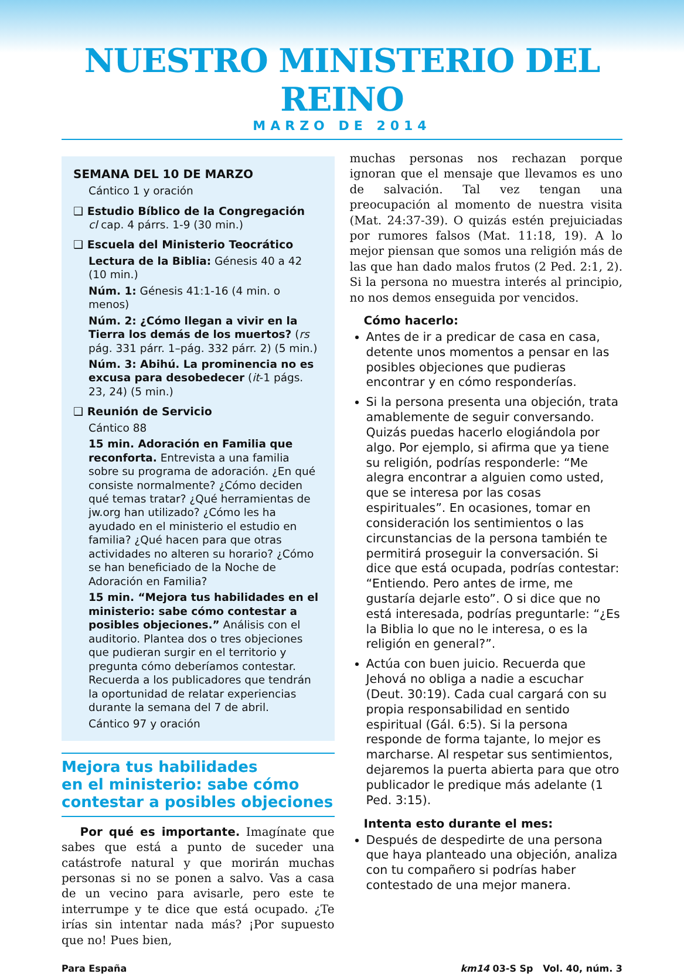NUESTRO MINISTERIO DEL REINO
MARZO DE 2014
SEMANA DEL 10 DE MARZO
Cántico 1 y oración
❑ Estudio Bíblico de la Congregación
cl cap. 4 párrs. 1-9 (30 min.)
❑ Escuela del Ministerio Teocrático
Lectura de la Biblia: Génesis 40 a 42 (10 min.)
Núm. 1: Génesis 41:1-16 (4 min. o menos)
Núm. 2: ¿Cómo llegan a vivir en la Tierra los demás de los muertos? (rs pág. 331 párr. 1–pág. 332 párr. 2) (5 min.)
Núm. 3: Abihú. La prominencia no es excusa para desobedecer (it-1 págs. 23, 24) (5 min.)
❑ Reunión de Servicio
Cántico 88
15 min. Adoración en Familia que reconforta. Entrevista a una familia sobre su programa de adoración. ¿En qué consiste normalmente? ¿Cómo deciden qué temas tratar? ¿Qué herramientas de jw.org han utilizado? ¿Cómo les ha ayudado en el ministerio el estudio en familia? ¿Qué hacen para que otras actividades no alteren su horario? ¿Cómo se han beneficiado de la Noche de Adoración en Familia?
15 min. “Mejora tus habilidades en el ministerio: sabe cómo contestar a posibles objeciones.” Análisis con el auditorio. Plantea dos o tres objeciones que pudieran surgir en el territorio y pregunta cómo deberíamos contestar. Recuerda a los publicadores que tendrán la oportunidad de relatar experiencias durante la semana del 7 de abril.
Cántico 97 y oración
Mejora tus habilidades
en el ministerio: sabe cómo
contestar a posibles objeciones
Por qué es importante. Imagínate que sabes que está a punto de suceder una catástrofe natural y que morirán muchas personas si no se ponen a salvo. Vas a casa de un vecino para avisarle, pero este te interrumpe y te dice que está ocupado. ¿Te irías sin intentar nada más? ¡Por supuesto que no! Pues bien,
muchas personas nos rechazan porque ignoran que el mensaje que llevamos es uno de salvación. Tal vez tengan una preocupación al momento de nuestra visita (Mat. 24:37-39). O quizás estén prejuiciadas por rumores falsos (Mat. 11:18, 19). A lo mejor piensan que somos una religión más de las que han dado malos frutos (2 Ped. 2:1, 2). Si la persona no muestra interés al principio, no nos demos enseguida por vencidos.
Cómo hacerlo:
Antes de ir a predicar de casa en casa, detente unos momentos a pensar en las posibles objeciones que pudieras encontrar y en cómo responderías.
Si la persona presenta una objeción, trata amablemente de seguir conversando. Quizás puedas hacerlo elogiándola por algo. Por ejemplo, si afirma que ya tiene su religión, podrías responderle: “Me alegra encontrar a alguien como usted, que se interesa por las cosas espirituales”. En ocasiones, tomar en consideración los sentimientos o las circunstancias de la persona también te permitirá proseguir la conversación. Si dice que está ocupada, podrías contestar: “Entiendo. Pero antes de irme, me gustaría dejarle esto”. O si dice que no está interesada, podrías preguntarle: “¿Es la Biblia lo que no le interesa, o es la religión en general?”.
Actúa con buen juicio. Recuerda que Jehová no obliga a nadie a escuchar (Deut. 30:19). Cada cual cargará con su propia responsabilidad en sentido espiritual (Gál. 6:5). Si la persona responde de forma tajante, lo mejor es marcharse. Al respetar sus sentimientos, dejaremos la puerta abierta para que otro publicador le predique más adelante (1 Ped. 3:15).
Intenta esto durante el mes:
Después de despedirte de una persona que haya planteado una objeción, analiza con tu compañero si podrías haber contestado de una mejor manera.
Para España km14 03-S Sp Vol. 40, núm. 3